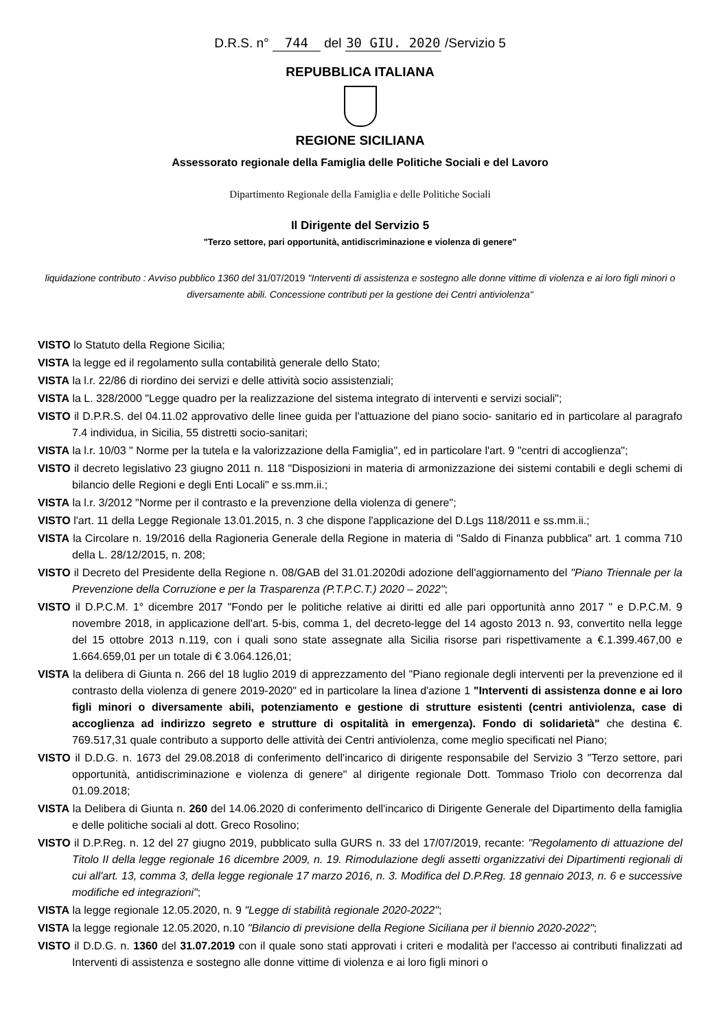D.R.S. n° 744 del 30 GIU. 2020 /Servizio 5
REPUBBLICA ITALIANA
REGIONE SICILIANA
Assessorato regionale della Famiglia delle Politiche Sociali e del Lavoro
Dipartimento Regionale della Famiglia e delle Politiche Sociali
Il Dirigente del Servizio 5
"Terzo settore, pari opportunità, antidiscriminazione e violenza di genere"
liquidazione contributo : Avviso pubblico 1360 del 31/07/2019 "Interventi di assistenza e sostegno alle donne vittime di violenza e ai loro figli minori o diversamente abili. Concessione contributi per la gestione dei Centri antiviolenza"
VISTO lo Statuto della Regione Sicilia;
VISTA la legge ed il regolamento sulla contabilità generale dello Stato;
VISTA la l.r. 22/86 di riordino dei servizi e delle attività socio assistenziali;
VISTA la L. 328/2000 "Legge quadro per la realizzazione del sistema integrato di interventi e servizi sociali";
VISTO il D.P.R.S. del 04.11.02 approvativo delle linee guida per l'attuazione del piano socio- sanitario ed in particolare al paragrafo 7.4 individua, in Sicilia, 55 distretti socio-sanitari;
VISTA la l.r. 10/03 " Norme per la tutela e la valorizzazione della Famiglia", ed in particolare l'art. 9 "centri di accoglienza";
VISTO il decreto legislativo 23 giugno 2011 n. 118 "Disposizioni in materia di armonizzazione dei sistemi contabili e degli schemi di bilancio delle Regioni e degli Enti Locali" e ss.mm.ii.;
VISTA la l.r. 3/2012 "Norme per il contrasto e la prevenzione della violenza di genere";
VISTO l'art. 11 della Legge Regionale 13.01.2015, n. 3 che dispone l'applicazione del D.Lgs 118/2011 e ss.mm.ii.;
VISTA la Circolare n. 19/2016 della Ragioneria Generale della Regione in materia di "Saldo di Finanza pubblica" art. 1 comma 710 della L. 28/12/2015, n. 208;
VISTO il Decreto del Presidente della Regione n. 08/GAB del 31.01.2020di adozione dell'aggiornamento del "Piano Triennale per la Prevenzione della Corruzione e per la Trasparenza (P.T.P.C.T.) 2020 – 2022";
VISTO il D.P.C.M. 1° dicembre 2017 "Fondo per le politiche relative ai diritti ed alle pari opportunità anno 2017 " e D.P.C.M. 9 novembre 2018, in applicazione dell'art. 5-bis, comma 1, del decreto-legge del 14 agosto 2013 n. 93, convertito nella legge del 15 ottobre 2013 n.119, con i quali sono state assegnate alla Sicilia risorse pari rispettivamente a €.1.399.467,00 e 1.664.659,01 per un totale di € 3.064.126,01;
VISTA la delibera di Giunta n. 266 del 18 luglio 2019 di apprezzamento del "Piano regionale degli interventi per la prevenzione ed il contrasto della violenza di genere 2019-2020" ed in particolare la linea d'azione 1 "Interventi di assistenza donne e ai loro figli minori o diversamente abili, potenziamento e gestione di strutture esistenti (centri antiviolenza, case di accoglienza ad indirizzo segreto e strutture di ospitalità in emergenza). Fondo di solidarietà" che destina €. 769.517,31 quale contributo a supporto delle attività dei Centri antiviolenza, come meglio specificati nel Piano;
VISTO il D.D.G. n. 1673 del 29.08.2018 di conferimento dell'incarico di dirigente responsabile del Servizio 3 "Terzo settore, pari opportunità, antidiscriminazione e violenza di genere" al dirigente regionale Dott. Tommaso Triolo con decorrenza dal 01.09.2018;
VISTA la Delibera di Giunta n. 260 del 14.06.2020 di conferimento dell'incarico di Dirigente Generale del Dipartimento della famiglia e delle politiche sociali al dott. Greco Rosolino;
VISTO il D.P.Reg. n. 12 del 27 giugno 2019, pubblicato sulla GURS n. 33 del 17/07/2019, recante: "Regolamento di attuazione del Titolo II della legge regionale 16 dicembre 2009, n. 19. Rimodulazione degli assetti organizzativi dei Dipartimenti regionali di cui all'art. 13, comma 3, della legge regionale 17 marzo 2016, n. 3. Modifica del D.P.Reg. 18 gennaio 2013, n. 6 e successive modifiche ed integrazioni";
VISTA la legge regionale 12.05.2020, n. 9 "Legge di stabilità regionale 2020-2022";
VISTA la legge regionale 12.05.2020, n.10 "Bilancio di previsione della Regione Siciliana per il biennio 2020-2022";
VISTO il D.D.G. n. 1360 del 31.07.2019 con il quale sono stati approvati i criteri e modalità per l'accesso ai contributi finalizzati ad Interventi di assistenza e sostegno alle donne vittime di violenza e ai loro figli minori o